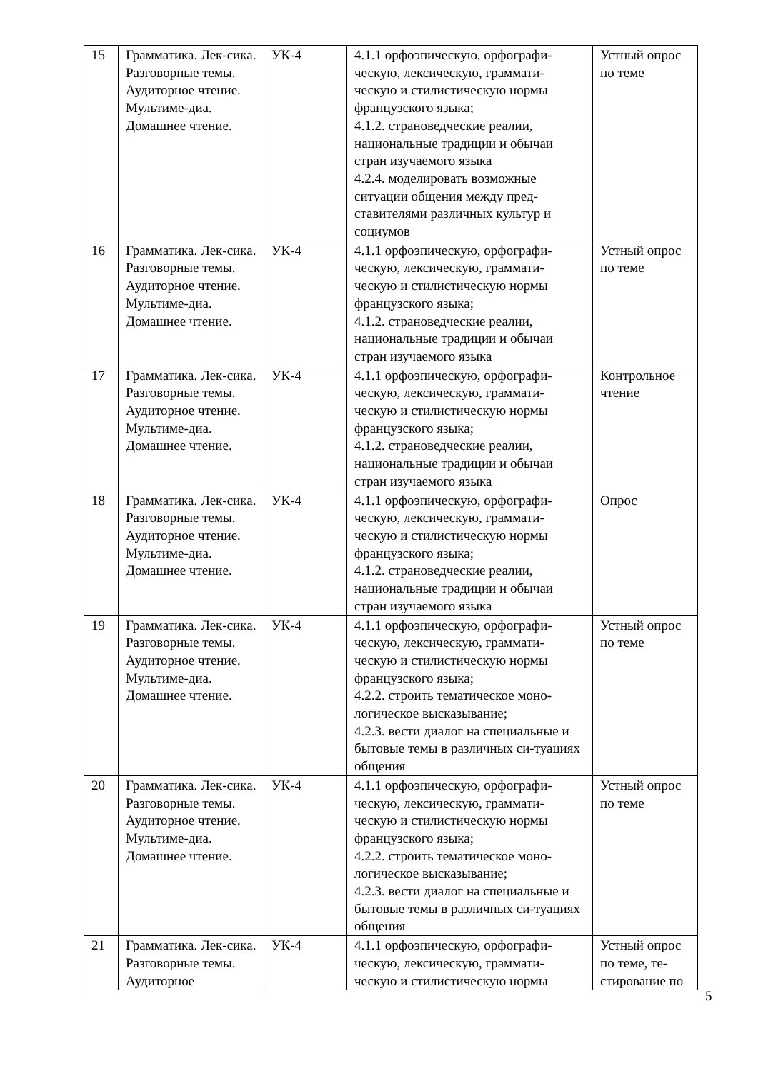| 15 | Грамматика. Лек-сика. Разговорные темы. Аудиторное чтение. Мультиме-диа. Домашнее чтение. | УК-4 | 4.1.1 орфоэпическую, орфографи-ческую, лексическую, граммати-ческую и стилистическую нормы французского языка; 4.1.2. страноведческие реалии, национальные традиции и обычаи стран изучаемого языка 4.2.4. моделировать возможные ситуации общения между пред-ставителями различных культур и социумов | Устный опрос по теме |
| 16 | Грамматика. Лек-сика. Разговорные темы. Аудиторное чтение. Мультиме-диа. Домашнее чтение. | УК-4 | 4.1.1 орфоэпическую, орфографи-ческую, лексическую, граммати-ческую и стилистическую нормы французского языка; 4.1.2. страноведческие реалии, национальные традиции и обычаи стран изучаемого языка | Устный опрос по теме |
| 17 | Грамматика. Лек-сика. Разговорные темы. Аудиторное чтение. Мультиме-диа. Домашнее чтение. | УК-4 | 4.1.1 орфоэпическую, орфографи-ческую, лексическую, граммати-ческую и стилистическую нормы французского языка; 4.1.2. страноведческие реалии, национальные традиции и обычаи стран изучаемого языка | Контрольное чтение |
| 18 | Грамматика. Лек-сика. Разговорные темы. Аудиторное чтение. Мультиме-диа. Домашнее чтение. | УК-4 | 4.1.1 орфоэпическую, орфографи-ческую, лексическую, граммати-ческую и стилистическую нормы французского языка; 4.1.2. страноведческие реалии, национальные традиции и обычаи стран изучаемого языка | Опрос |
| 19 | Грамматика. Лек-сика. Разговорные темы. Аудиторное чтение. Мультиме-диа. Домашнее чтение. | УК-4 | 4.1.1 орфоэпическую, орфографи-ческую, лексическую, граммати-ческую и стилистическую нормы французского языка; 4.2.2. строить тематическое моно-логическое высказывание; 4.2.3. вести диалог на специальные и бытовые темы в различных си-туациях общения | Устный опрос по теме |
| 20 | Грамматика. Лек-сика. Разговорные темы. Аудиторное чтение. Мультиме-диа. Домашнее чтение. | УК-4 | 4.1.1 орфоэпическую, орфографи-ческую, лексическую, граммати-ческую и стилистическую нормы французского языка; 4.2.2. строить тематическое моно-логическое высказывание; 4.2.3. вести диалог на специальные и бытовые темы в различных си-туациях общения | Устный опрос по теме |
| 21 | Грамматика. Лек-сика. Разговорные темы. Аудиторное | УК-4 | 4.1.1 орфоэпическую, орфографи-ческую, лексическую, граммати-ческую и стилистическую нормы | Устный опрос по теме, те-стирование по |
5